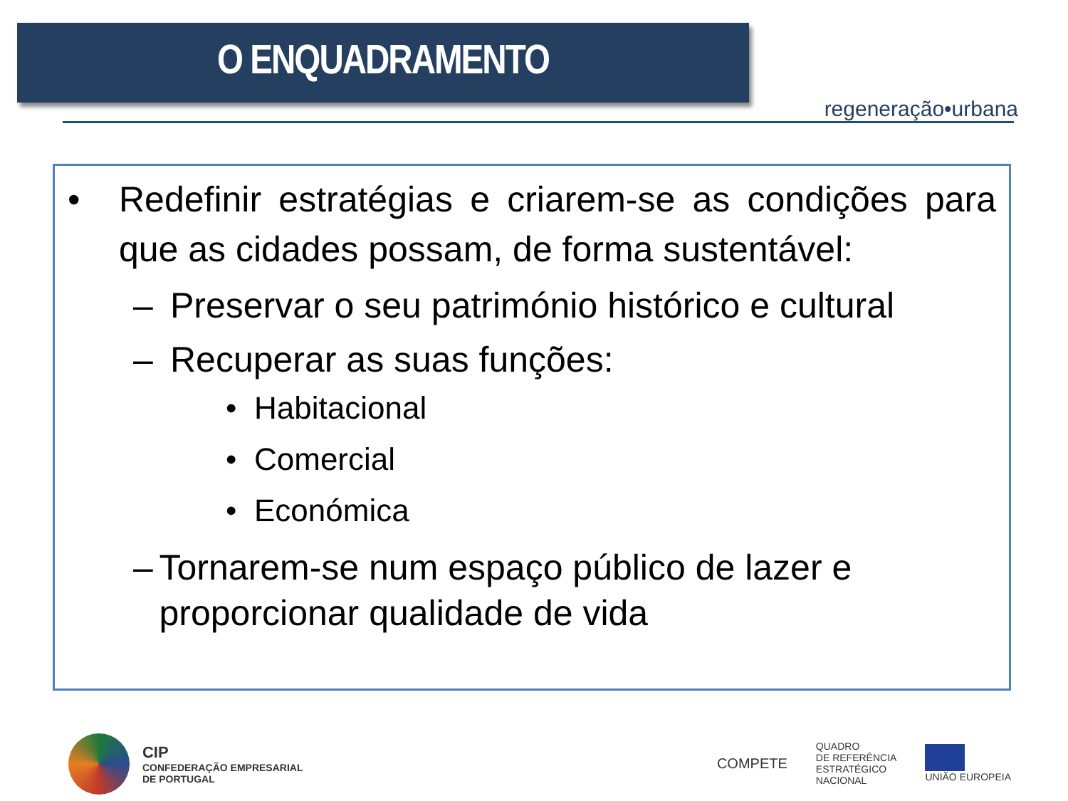O ENQUADRAMENTO regeneração•urbana
• Redefinir estratégias e criarem-se as condições para que as cidades possam, de forma sustentável:
– Preservar o seu património histórico e cultural
– Recuperar as suas funções:
• Habitacional
• Comercial
• Económica
– Tornarem-se num espaço público de lazer e proporcionar qualidade de vida
CIP
CONFEDERAÇÃO EMPRESARIAL
DE PORTUGAL
COMPETE
QUADRO
DE REFERÊNCIA
ESTRATÉGICO
NACIONAL
UNIÃO EUROPEIA